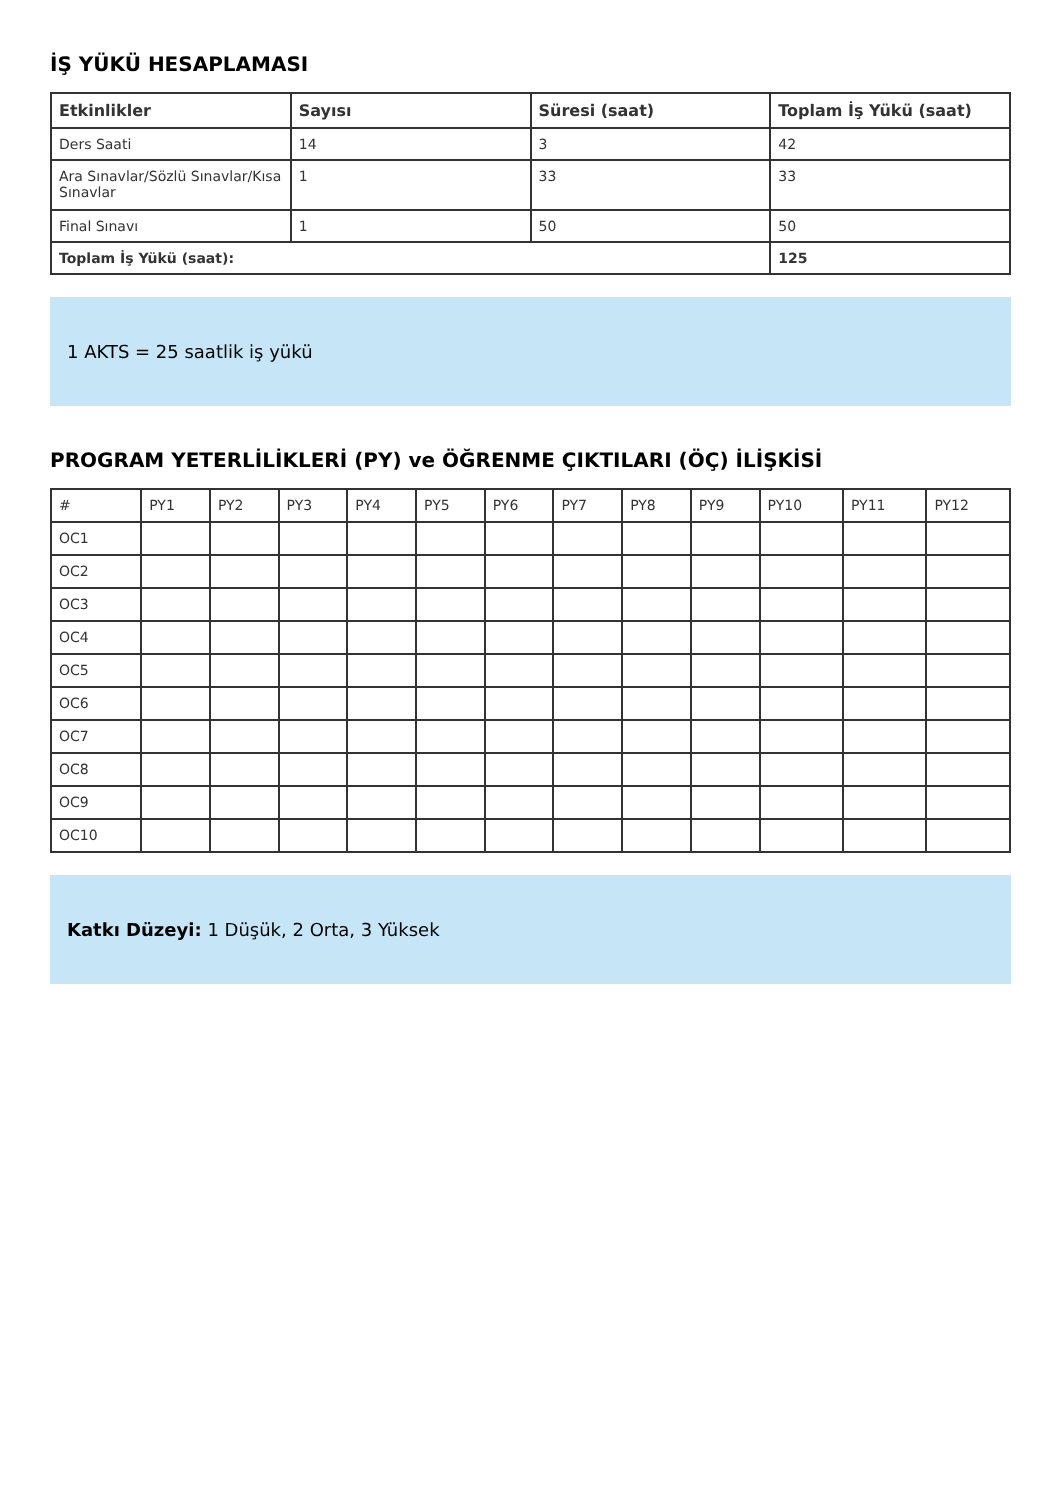İŞ YÜKÜ HESAPLAMASI
| Etkinlikler | Sayısı | Süresi (saat) | Toplam İş Yükü (saat) |
| --- | --- | --- | --- |
| Ders Saati | 14 | 3 | 42 |
| Ara Sınavlar/Sözlü Sınavlar/Kısa Sınavlar | 1 | 33 | 33 |
| Final Sınavı | 1 | 50 | 50 |
| Toplam İş Yükü (saat): | | | 125 |
1 AKTS = 25 saatlik iş yükü
PROGRAM YETERLİLİKLERİ (PY) ve ÖĞRENME ÇIKTILARI (ÖÇ) İLİŞKİSİ
| # | PY1 | PY2 | PY3 | PY4 | PY5 | PY6 | PY7 | PY8 | PY9 | PY10 | PY11 | PY12 |
| OC1 | | | | | | | | | | | | |
| OC2 | | | | | | | | | | | | |
| OC3 | | | | | | | | | | | | |
| OC4 | | | | | | | | | | | | |
| OC5 | | | | | | | | | | | | |
| OC6 | | | | | | | | | | | | |
| OC7 | | | | | | | | | | | | |
| OC8 | | | | | | | | | | | | |
| OC9 | | | | | | | | | | | | |
| OC10 | | | | | | | | | | | | |
Katkı Düzeyi: 1 Düşük, 2 Orta, 3 Yüksek